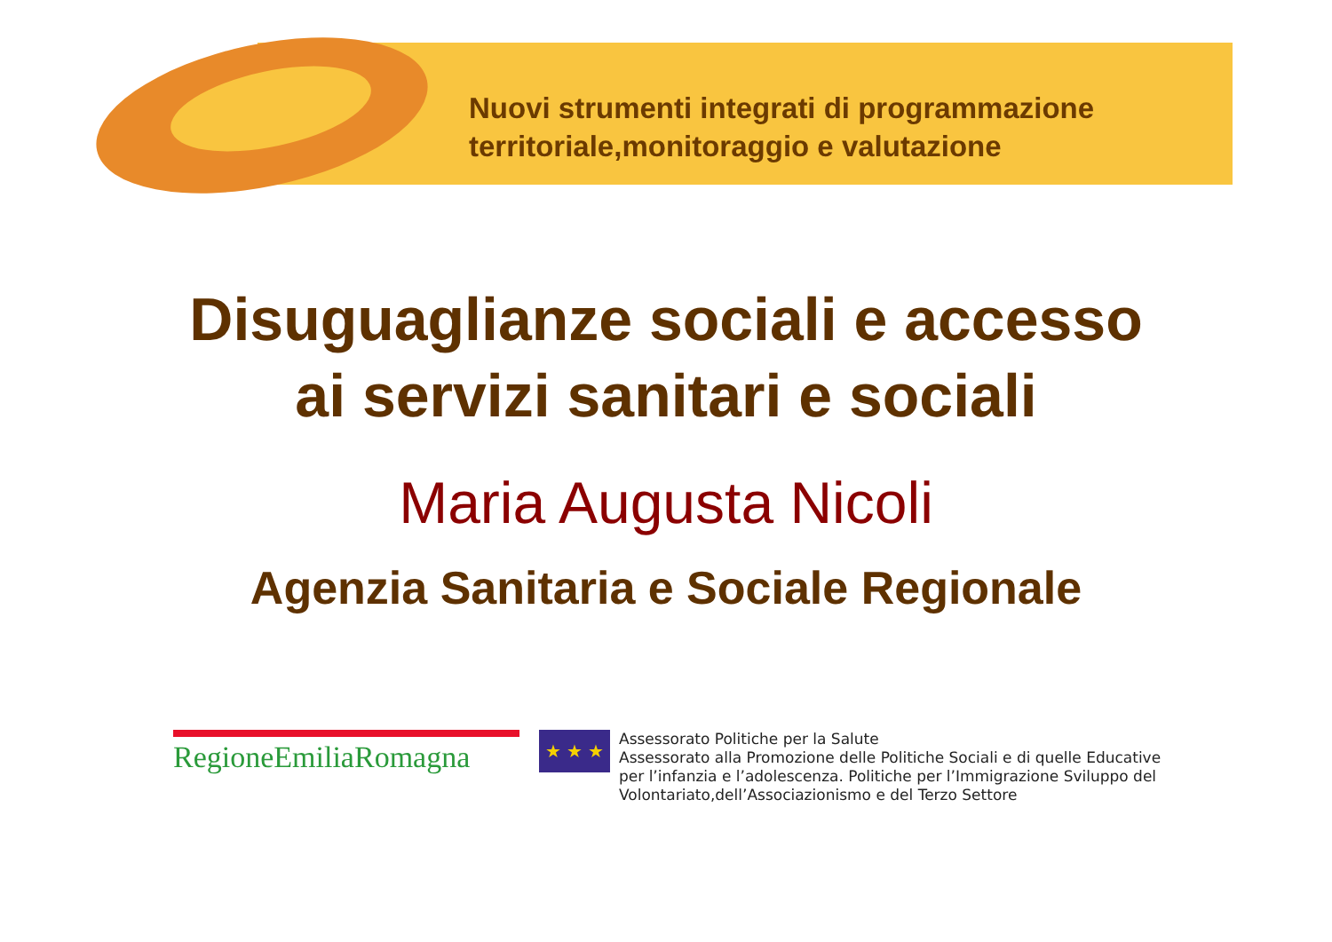Nuovi strumenti integrati di programmazione
territoriale,monitoraggio e valutazione
Disuguaglianze sociali e accesso
ai servizi sanitari e sociali
Maria Augusta Nicoli
Agenzia Sanitaria e Sociale Regionale
RegioneEmiliaRomagna
★ ★ ★
Assessorato Politiche per la Salute
Assessorato alla Promozione delle Politiche Sociali e di quelle Educative
per l’infanzia e l’adolescenza. Politiche per l’Immigrazione Sviluppo del
Volontariato,dell’Associazionismo e del Terzo Settore